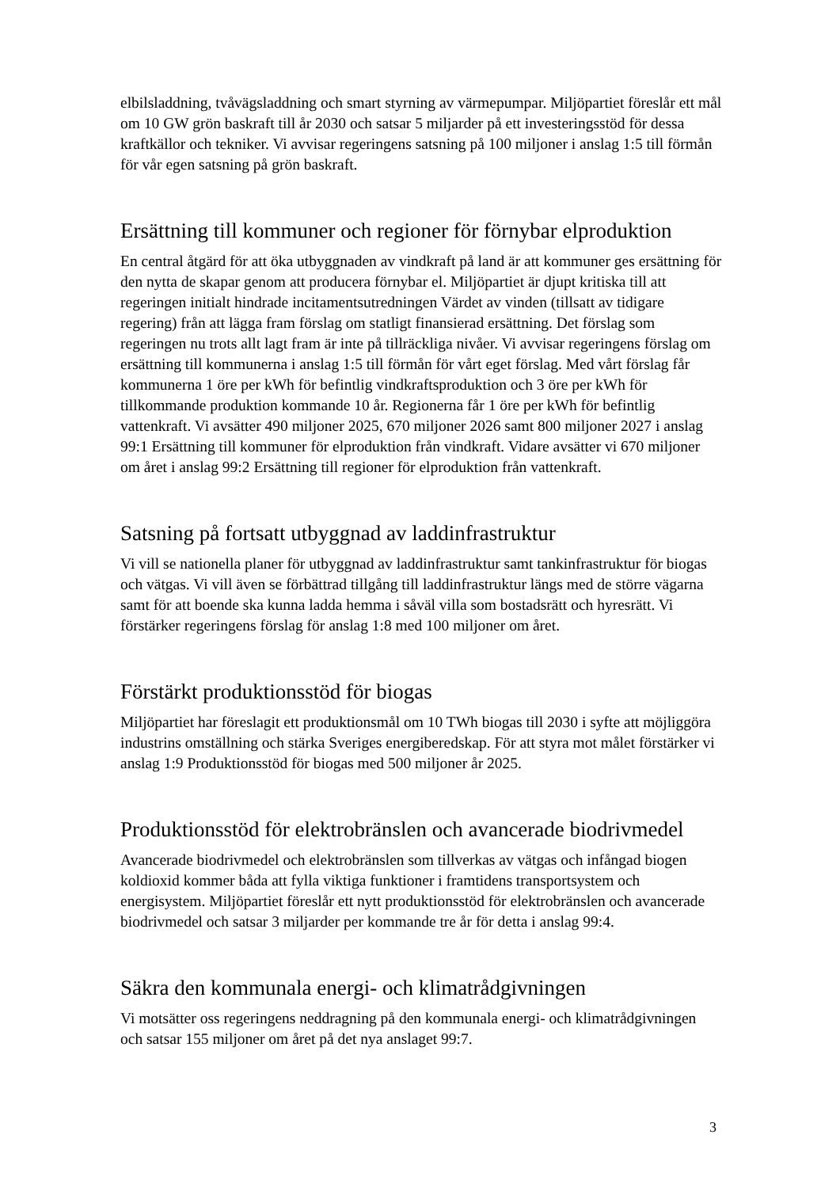elbilsladdning, tvåvägsladdning och smart styrning av värmepumpar. Miljöpartiet föreslår ett mål om 10 GW grön baskraft till år 2030 och satsar 5 miljarder på ett investeringsstöd för dessa kraftkällor och tekniker. Vi avvisar regeringens satsning på 100 miljoner i anslag 1:5 till förmån för vår egen satsning på grön baskraft.
Ersättning till kommuner och regioner för förnybar elproduktion
En central åtgärd för att öka utbyggnaden av vindkraft på land är att kommuner ges ersättning för den nytta de skapar genom att producera förnybar el. Miljöpartiet är djupt kritiska till att regeringen initialt hindrade incitamentsutredningen Värdet av vinden (tillsatt av tidigare regering) från att lägga fram förslag om statligt finansierad ersättning. Det förslag som regeringen nu trots allt lagt fram är inte på tillräckliga nivåer. Vi avvisar regeringens förslag om ersättning till kommunerna i anslag 1:5 till förmån för vårt eget förslag. Med vårt förslag får kommunerna 1 öre per kWh för befintlig vindkraftsproduk­tion och 3 öre per kWh för tillkommande produktion kommande 10 år. Regionerna får 1 öre per kWh för befintlig vattenkraft. Vi avsätter 490 miljoner 2025, 670 miljoner 2026 samt 800 miljoner 2027 i anslag 99:1 Ersättning till kommuner för elproduktion från vindkraft. Vidare avsätter vi 670 miljoner om året i anslag 99:2 Ersättning till regioner för elproduktion från vattenkraft.
Satsning på fortsatt utbyggnad av laddinfrastruktur
Vi vill se nationella planer för utbyggnad av laddinfrastruktur samt tankinfrastruktur för biogas och vätgas. Vi vill även se förbättrad tillgång till laddinfrastruktur längs med de större vägarna samt för att boende ska kunna ladda hemma i såväl villa som bostadsrätt och hyresrätt. Vi förstärker regeringens förslag för anslag 1:8 med 100 miljoner om året.
Förstärkt produktionsstöd för biogas
Miljöpartiet har föreslagit ett produktionsmål om 10 TWh biogas till 2030 i syfte att möjliggöra industrins omställning och stärka Sveriges energiberedskap. För att styra mot målet förstärker vi anslag 1:9 Produktionsstöd för biogas med 500 miljoner år 2025.
Produktionsstöd för elektrobränslen och avancerade biodrivmedel
Avancerade biodrivmedel och elektrobränslen som tillverkas av vätgas och infångad biogen koldioxid kommer båda att fylla viktiga funktioner i framtidens transportsystem och energisystem. Miljöpartiet föreslår ett nytt produktionsstöd för elektrobränslen och avancerade biodrivmedel och satsar 3 miljarder per kommande tre år för detta i anslag 99:4.
Säkra den kommunala energi- och klimatrådgivningen
Vi motsätter oss regeringens neddragning på den kommunala energi- och klimat­rådgivningen och satsar 155 miljoner om året på det nya anslaget 99:7.
3